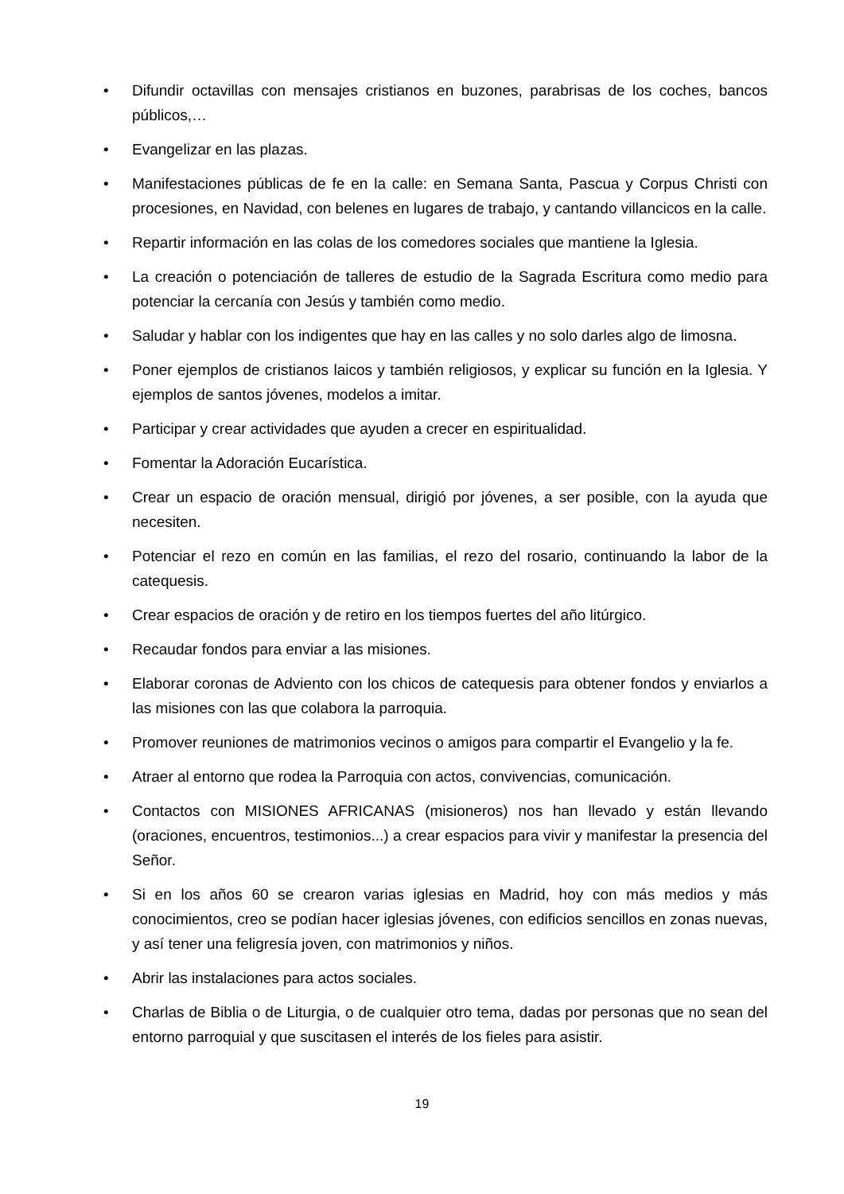• Difundir octavillas con mensajes cristianos en buzones, parabrisas de los coches, bancos públicos,…
• Evangelizar en las plazas.
• Manifestaciones públicas de fe en la calle: en Semana Santa, Pascua y Corpus Christi con procesiones, en Navidad, con belenes en lugares de trabajo, y cantando villancicos en la calle.
• Repartir información en las colas de los comedores sociales que mantiene la Iglesia.
• La creación o potenciación de talleres de estudio de la Sagrada Escritura como medio para potenciar la cercanía con Jesús y también como medio.
• Saludar y hablar con los indigentes que hay en las calles y no solo darles algo de limosna.
• Poner ejemplos de cristianos laicos y también religiosos, y explicar su función en la Iglesia. Y ejemplos de santos jóvenes, modelos a imitar.
• Participar y crear actividades que ayuden a crecer en espiritualidad.
• Fomentar la Adoración Eucarística.
• Crear un espacio de oración mensual, dirigió por jóvenes, a ser posible, con la ayuda que necesiten.
• Potenciar el rezo en común en las familias, el rezo del rosario, continuando la labor de la catequesis.
• Crear espacios de oración y de retiro en los tiempos fuertes del año litúrgico.
• Recaudar fondos para enviar a las misiones.
• Elaborar coronas de Adviento con los chicos de catequesis para obtener fondos y enviarlos a las misiones con las que colabora la parroquia.
• Promover reuniones de matrimonios vecinos o amigos para compartir el Evangelio y la fe.
• Atraer al entorno que rodea la Parroquia con actos, convivencias, comunicación.
• Contactos con MISIONES AFRICANAS (misioneros) nos han llevado y están llevando (oraciones, encuentros, testimonios...) a crear espacios para vivir y manifestar la presencia del Señor.
• Si en los años 60 se crearon varias iglesias en Madrid, hoy con más medios y más conocimientos, creo se podían hacer iglesias jóvenes, con edificios sencillos en zonas nuevas, y así tener una feligresía joven, con matrimonios y niños.
• Abrir las instalaciones para actos sociales.
• Charlas de Biblia o de Liturgia, o de cualquier otro tema, dadas por personas que no sean del entorno parroquial y que suscitasen el interés de los fieles para asistir.
19